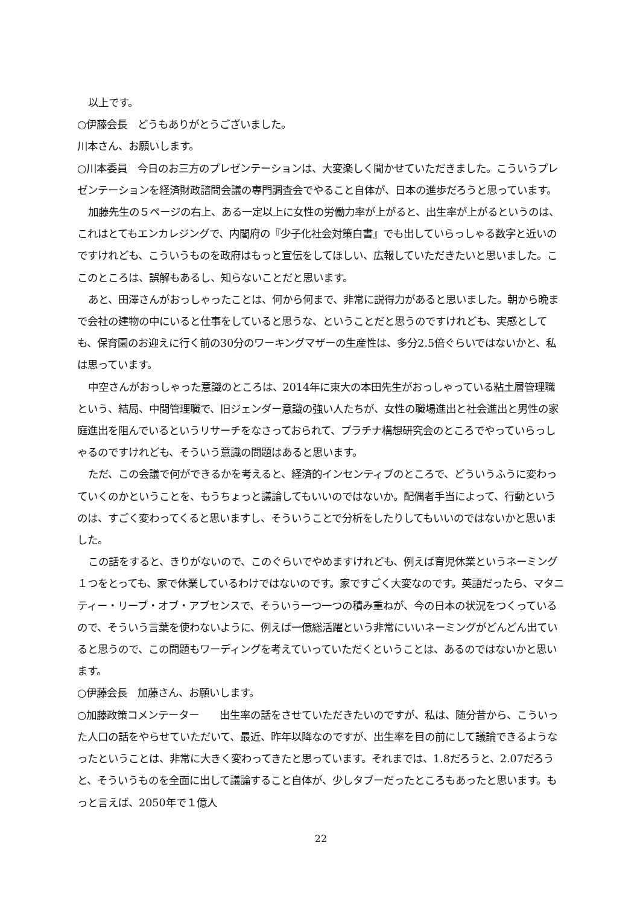以上です。
○伊藤会長　どうもありがとうございました。
川本さん、お願いします。
○川本委員　今日のお三方のプレゼンテーションは、大変楽しく聞かせていただきました。こういうプレゼンテーションを経済財政諮問会議の専門調査会でやること自体が、日本の進歩だろうと思っています。
加藤先生の５ページの右上、ある一定以上に女性の労働力率が上がると、出生率が上がるというのは、これはとてもエンカレジングで、内閣府の『少子化社会対策白書』でも出していらっしゃる数字と近いのですけれども、こういうものを政府はもっと宣伝をしてほしい、広報していただきたいと思いました。ここのところは、誤解もあるし、知らないことだと思います。
あと、田澤さんがおっしゃったことは、何から何まで、非常に説得力があると思いました。朝から晩まで会社の建物の中にいると仕事をしていると思うな、ということだと思うのですけれども、実感としても、保育園のお迎えに行く前の30分のワーキングマザーの生産性は、多分2.5倍ぐらいではないかと、私は思っています。
中空さんがおっしゃった意識のところは、2014年に東大の本田先生がおっしゃっている粘土層管理職という、結局、中間管理職で、旧ジェンダー意識の強い人たちが、女性の職場進出と社会進出と男性の家庭進出を阻んでいるというリサーチをなさっておられて、プラチナ構想研究会のところでやっていらっしゃるのですけれども、そういう意識の問題はあると思います。
ただ、この会議で何ができるかを考えると、経済的インセンティブのところで、どういうふうに変わっていくのかということを、もうちょっと議論してもいいのではないか。配偶者手当によって、行動というのは、すごく変わってくると思いますし、そういうことで分析をしたりしてもいいのではないかと思いました。
この話をすると、きりがないので、このぐらいでやめますけれども、例えば育児休業というネーミング１つをとっても、家で休業しているわけではないのです。家ですごく大変なのです。英語だったら、マタニティー・リーブ・オブ・アブセンスで、そういう一つ一つの積み重ねが、今の日本の状況をつくっているので、そういう言葉を使わないように、例えば一億総活躍という非常にいいネーミングがどんどん出ていると思うので、この問題もワーディングを考えていっていただくということは、あるのではないかと思います。
○伊藤会長　加藤さん、お願いします。
○加藤政策コメンテーター　　出生率の話をさせていただきたいのですが、私は、随分昔から、こういった人口の話をやらせていただいて、最近、昨年以降なのですが、出生率を目の前にして議論できるようなったということは、非常に大きく変わってきたと思っています。それまでは、1.8だろうと、2.07だろうと、そういうものを全面に出して議論すること自体が、少しタブーだったところもあったと思います。もっと言えば、2050年で１億人
22